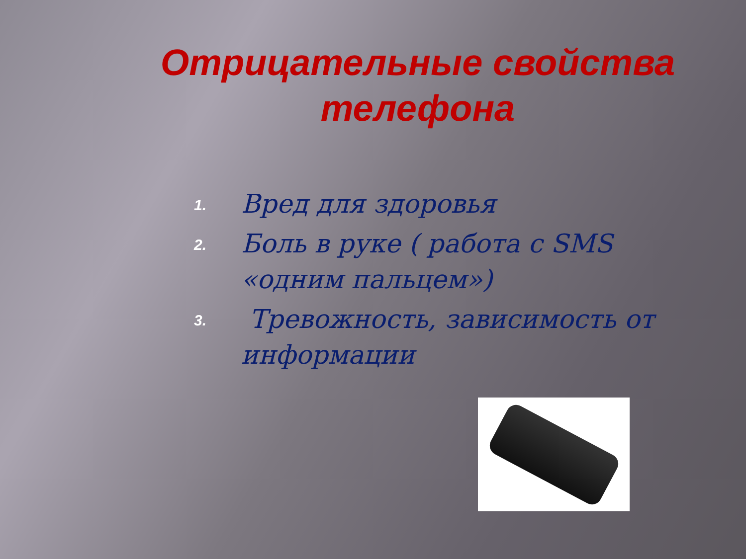Отрицательные свойства телефона
1.
Вред для здоровья
2.
Боль в руке ( работа с SMS «одним пальцем»)
3.
Тревожность, зависимость от информации